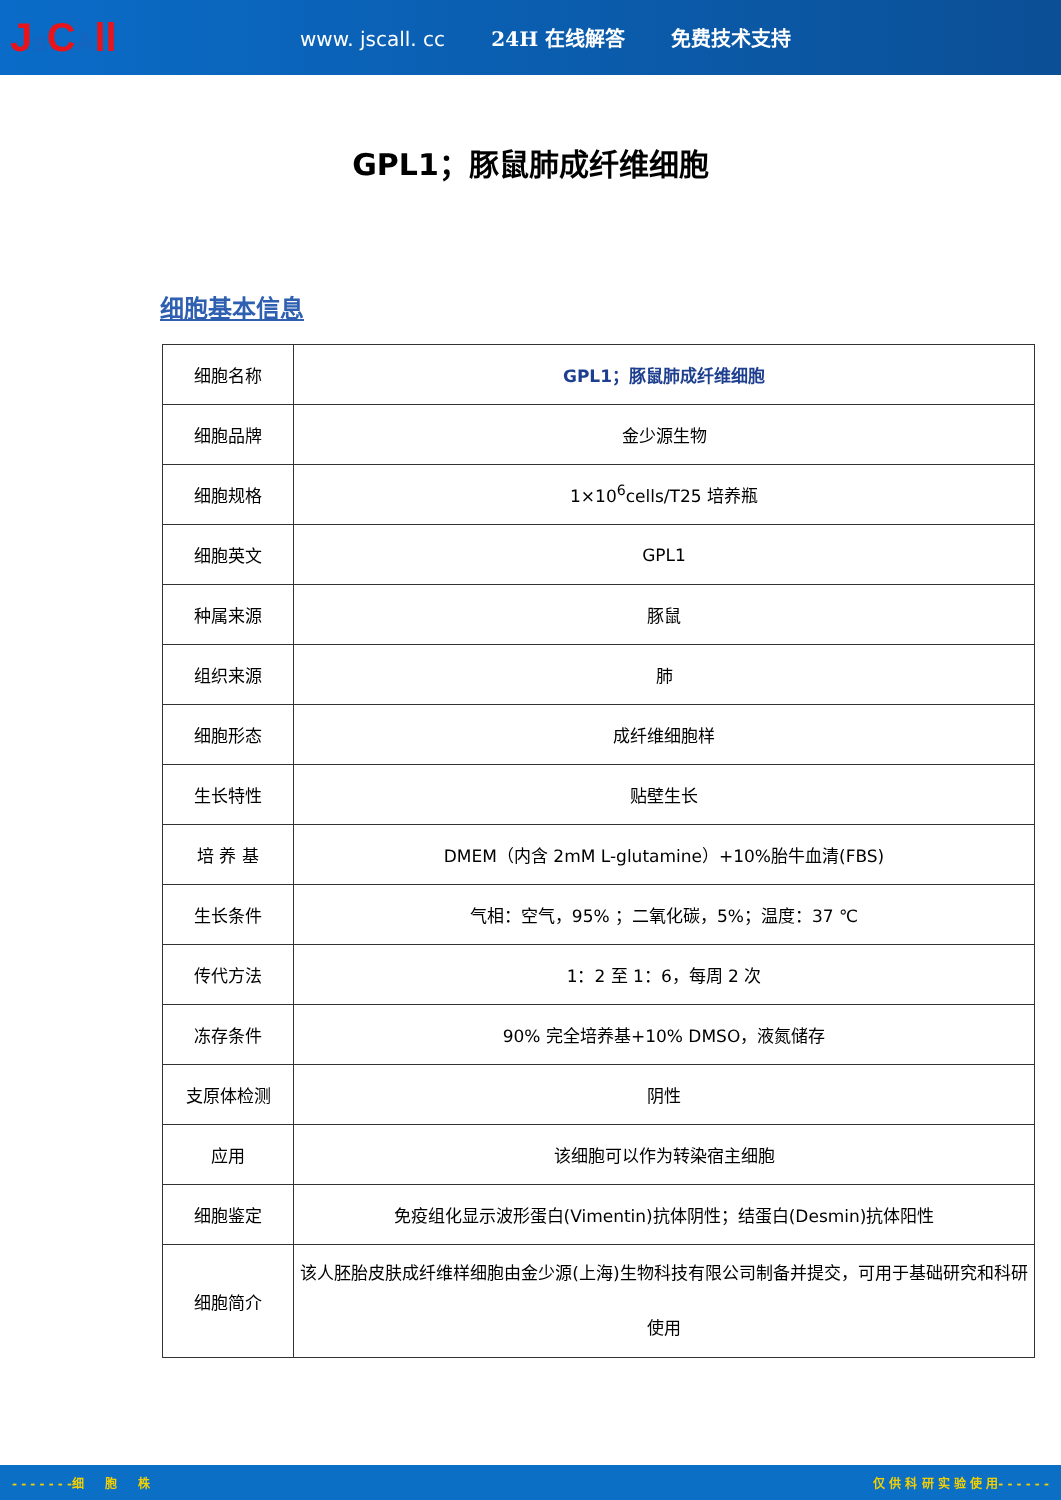Js CAll
www. jscall. cc 24H 在线解答 免费技术支持
GPL1；豚鼠肺成纤维细胞
细胞基本信息
| 细胞名称 | GPL1；豚鼠肺成纤维细胞 |
| 细胞品牌 | 金少源生物 |
| 细胞规格 | 1×10<sup>6</sup>cells/T25 培养瓶 |
| 细胞英文 | GPL1 |
| 种属来源 | 豚鼠 |
| 组织来源 | 肺 |
| 细胞形态 | 成纤维细胞样 |
| 生长特性 | 贴壁生长 |
| 培 养 基 | DMEM（内含 2mM L-glutamine）+10%胎牛血清(FBS) |
| 生长条件 | 气相：空气，95% ；二氧化碳，5%；温度：37 ℃ |
| 传代方法 | 1：2 至 1：6，每周 2 次 |
| 冻存条件 | 90% 完全培养基+10% DMSO，液氮储存 |
| 支原体检测 | 阴性 |
| 应用 | 该细胞可以作为转染宿主细胞 |
| 细胞鉴定 | 免疫组化显示波形蛋白(Vimentin)抗体阴性；结蛋白(Desmin)抗体阳性 |
| 细胞简介 | 该人胚胎皮肤成纤维样细胞由金少源(上海)生物科技有限公司制备并提交，可用于基础研究和科研使用 |
- - - - - - -细 胞 株 仅 供 科 研 实 验 使 用- - - - - -